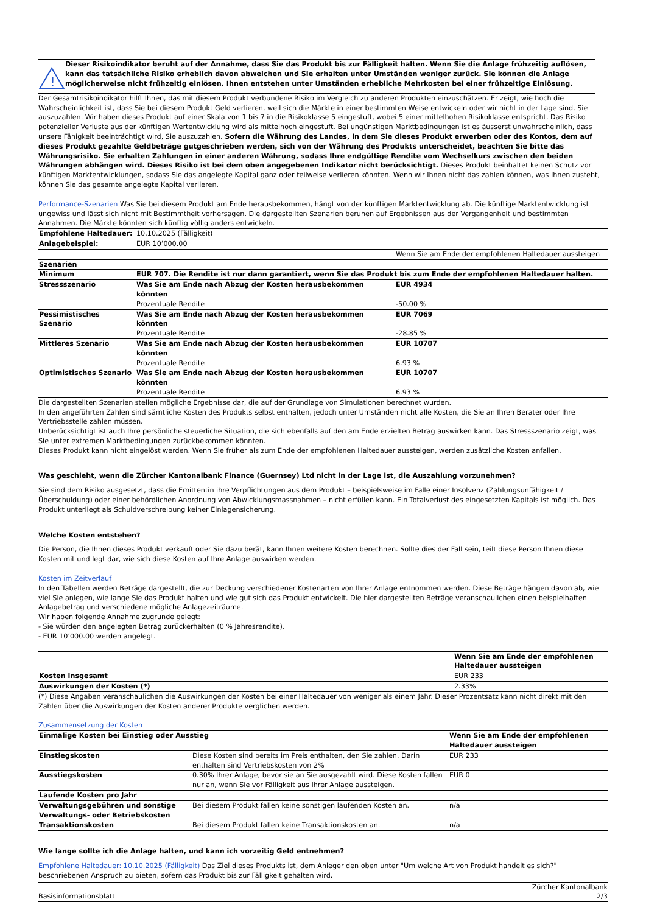!
Dieser Risikoindikator beruht auf der Annahme, dass Sie das Produkt bis zur Fälligkeit halten. Wenn Sie die Anlage frühzeitig auflösen, kann das tatsächliche Risiko erheblich davon abweichen und Sie erhalten unter Umständen weniger zurück. Sie können die Anlage möglicherweise nicht frühzeitig einlösen. Ihnen entstehen unter Umständen erhebliche Mehrkosten bei einer frühzeitige Einlösung.
Der Gesamtrisikoindikator hilft Ihnen, das mit diesem Produkt verbundene Risiko im Vergleich zu anderen Produkten einzuschätzen. Er zeigt, wie hoch die Wahrscheinlichkeit ist, dass Sie bei diesem Produkt Geld verlieren, weil sich die Märkte in einer bestimmten Weise entwickeln oder wir nicht in der Lage sind, Sie auszuzahlen. Wir haben dieses Produkt auf einer Skala von 1 bis 7 in die Risikoklasse 5 eingestuft, wobei 5 einer mittelhohen Risikoklasse entspricht. Das Risiko potenzieller Verluste aus der künftigen Wertentwicklung wird als mittelhoch eingestuft. Bei ungünstigen Marktbedingungen ist es äusserst unwahrscheinlich, dass unsere Fähigkeit beeinträchtigt wird, Sie auszuzahlen. Sofern die Währung des Landes, in dem Sie dieses Produkt erwerben oder des Kontos, dem auf dieses Produkt gezahlte Geldbeträge gutgeschrieben werden, sich von der Währung des Produkts unterscheidet, beachten Sie bitte das Währungsrisiko. Sie erhalten Zahlungen in einer anderen Währung, sodass Ihre endgültige Rendite vom Wechselkurs zwischen den beiden Währungen abhängen wird. Dieses Risiko ist bei dem oben angegebenen Indikator nicht berücksichtigt. Dieses Produkt beinhaltet keinen Schutz vor künftigen Marktentwicklungen, sodass Sie das angelegte Kapital ganz oder teilweise verlieren könnten. Wenn wir Ihnen nicht das zahlen können, was Ihnen zusteht, können Sie das gesamte angelegte Kapital verlieren.
Performance-Szenarien Was Sie bei diesem Produkt am Ende herausbekommen, hängt von der künftigen Marktentwicklung ab. Die künftige Marktentwicklung ist ungewiss und lässt sich nicht mit Bestimmtheit vorhersagen. Die dargestellten Szenarien beruhen auf Ergebnissen aus der Vergangenheit und bestimmten Annahmen. Die Märkte könnten sich künftig völlig anders entwickeln.
| Empfohlene Haltedauer: | 10.10.2025 (Fälligkeit) | |
| Anlagebeispiel: | EUR 10’000.00 | |
| | | Wenn Sie am Ende der empfohlenen Haltedauer aussteigen |
| Szenarien | | |
| Minimum | EUR 707. Die Rendite ist nur dann garantiert, wenn Sie das Produkt bis zum Ende der empfohlenen Haltedauer halten. | |
| Stressszenario | Was Sie am Ende nach Abzug der Kosten herausbekommen könnten | EUR 4934 |
| | Prozentuale Rendite | -50.00 % |
| Pessimistisches Szenario | Was Sie am Ende nach Abzug der Kosten herausbekommen könnten | EUR 7069 |
| | Prozentuale Rendite | -28.85 % |
| Mittleres Szenario | Was Sie am Ende nach Abzug der Kosten herausbekommen könnten | EUR 10707 |
| | Prozentuale Rendite | 6.93 % |
| Optimistisches Szenario | Was Sie am Ende nach Abzug der Kosten herausbekommen könnten | EUR 10707 |
| | Prozentuale Rendite | 6.93 % |
Die dargestellten Szenarien stellen mögliche Ergebnisse dar, die auf der Grundlage von Simulationen berechnet wurden.
In den angeführten Zahlen sind sämtliche Kosten des Produkts selbst enthalten, jedoch unter Umständen nicht alle Kosten, die Sie an Ihren Berater oder Ihre Vertriebsstelle zahlen müssen.
Unberücksichtigt ist auch Ihre persönliche steuerliche Situation, die sich ebenfalls auf den am Ende erzielten Betrag auswirken kann. Das Stressszenario zeigt, was Sie unter extremen Marktbedingungen zurückbekommen könnten.
Dieses Produkt kann nicht eingelöst werden. Wenn Sie früher als zum Ende der empfohlenen Haltedauer aussteigen, werden zusätzliche Kosten anfallen.
Was geschieht, wenn die Zürcher Kantonalbank Finance (Guernsey) Ltd nicht in der Lage ist, die Auszahlung vorzunehmen?
Sie sind dem Risiko ausgesetzt, dass die Emittentin ihre Verpflichtungen aus dem Produkt – beispielsweise im Falle einer Insolvenz (Zahlungsunfähigkeit / Überschuldung) oder einer behördlichen Anordnung von Abwicklungsmassnahmen – nicht erfüllen kann. Ein Totalverlust des eingesetzten Kapitals ist möglich. Das Produkt unterliegt als Schuldverschreibung keiner Einlagensicherung.
Welche Kosten entstehen?
Die Person, die Ihnen dieses Produkt verkauft oder Sie dazu berät, kann Ihnen weitere Kosten berechnen. Sollte dies der Fall sein, teilt diese Person Ihnen diese Kosten mit und legt dar, wie sich diese Kosten auf Ihre Anlage auswirken werden.
Kosten im Zeitverlauf
In den Tabellen werden Beträge dargestellt, die zur Deckung verschiedener Kostenarten von Ihrer Anlage entnommen werden. Diese Beträge hängen davon ab, wie viel Sie anlegen, wie lange Sie das Produkt halten und wie gut sich das Produkt entwickelt. Die hier dargestellten Beträge veranschaulichen einen beispielhaften Anlagebetrag und verschiedene mögliche Anlagezeiträume.
Wir haben folgende Annahme zugrunde gelegt:
- Sie würden den angelegten Betrag zurückerhalten (0 % Jahresrendite).
- EUR 10’000.00 werden angelegt.
| | Wenn Sie am Ende der empfohlenen Haltedauer aussteigen |
| Kosten insgesamt | EUR 233 |
| Auswirkungen der Kosten (*) | 2.33% |
(*) Diese Angaben veranschaulichen die Auswirkungen der Kosten bei einer Haltedauer von weniger als einem Jahr. Dieser Prozentsatz kann nicht direkt mit den Zahlen über die Auswirkungen der Kosten anderer Produkte verglichen werden.
Zusammensetzung der Kosten
| Einmalige Kosten bei Einstieg oder Ausstieg | | Wenn Sie am Ende der empfohlenen Haltedauer aussteigen |
| --- | --- | --- |
| Einstiegskosten | Diese Kosten sind bereits im Preis enthalten, den Sie zahlen. Darin enthalten sind Vertriebskosten von 2% | EUR 233 |
| Ausstiegskosten | 0.30% Ihrer Anlage, bevor sie an Sie ausgezahlt wird. Diese Kosten fallen nur an, wenn Sie vor Fälligkeit aus Ihrer Anlage aussteigen. | EUR 0 |
| Laufende Kosten pro Jahr | | |
| Verwaltungsgebühren und sonstige Verwaltungs- oder Betriebskosten | Bei diesem Produkt fallen keine sonstigen laufenden Kosten an. | n/a |
| Transaktionskosten | Bei diesem Produkt fallen keine Transaktionskosten an. | n/a |
Wie lange sollte ich die Anlage halten, und kann ich vorzeitig Geld entnehmen?
Empfohlene Haltedauer: 10.10.2025 (Fälligkeit) Das Ziel dieses Produkts ist, dem Anleger den oben unter "Um welche Art von Produkt handelt es sich?" beschriebenen Anspruch zu bieten, sofern das Produkt bis zur Fälligkeit gehalten wird.
Basisinformationsblatt Zürcher Kantonalbank
2/3